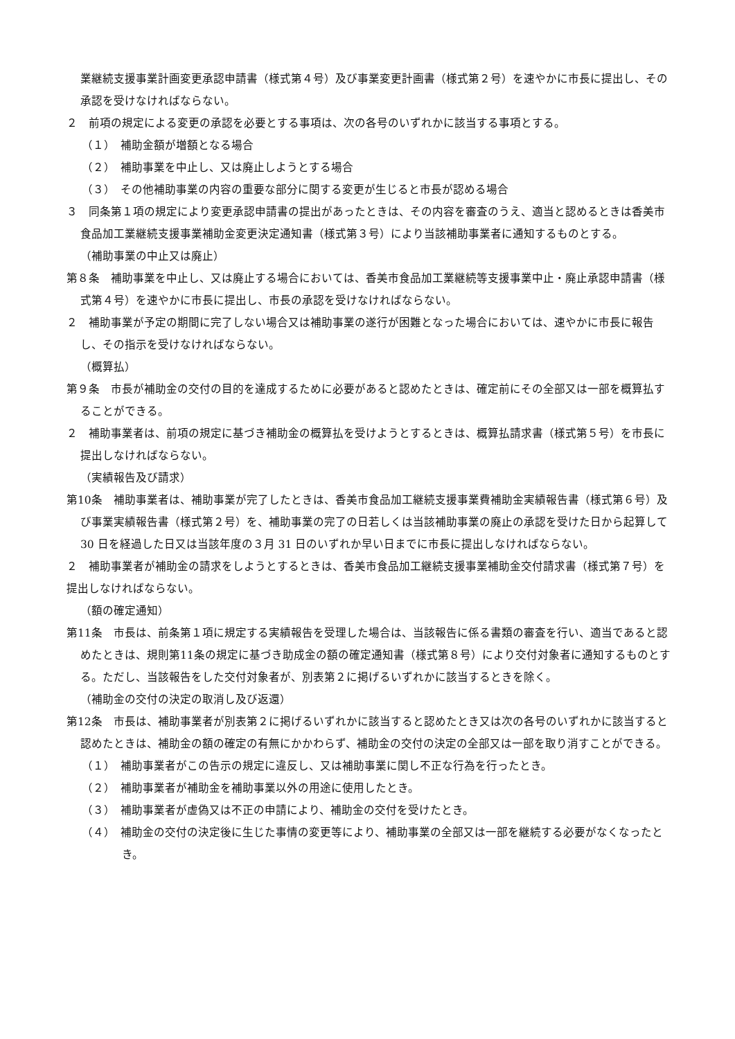業継続支援事業計画変更承認申請書（様式第４号）及び事業変更計画書（様式第２号）を速やかに市長に提出し、その承認を受けなければならない。
２　前項の規定による変更の承認を必要とする事項は、次の各号のいずれかに該当する事項とする。
（１）　補助金額が増額となる場合
（２）　補助事業を中止し、又は廃止しようとする場合
（３）　その他補助事業の内容の重要な部分に関する変更が生じると市長が認める場合
３　同条第１項の規定により変更承認申請書の提出があったときは、その内容を審査のうえ、適当と認めるときは香美市食品加工業継続支援事業補助金変更決定通知書（様式第３号）により当該補助事業者に通知するものとする。
（補助事業の中止又は廃止）
第８条　補助事業を中止し、又は廃止する場合においては、香美市食品加工業継続等支援事業中止・廃止承認申請書（様式第４号）を速やかに市長に提出し、市長の承認を受けなければならない。
２　補助事業が予定の期間に完了しない場合又は補助事業の遂行が困難となった場合においては、速やかに市長に報告し、その指示を受けなければならない。
（概算払）
第９条　市長が補助金の交付の目的を達成するために必要があると認めたときは、確定前にその全部又は一部を概算払することができる。
２　補助事業者は、前項の規定に基づき補助金の概算払を受けようとするときは、概算払請求書（様式第５号）を市長に提出しなければならない。
（実績報告及び請求）
第10条　補助事業者は、補助事業が完了したときは、香美市食品加工継続支援事業費補助金実績報告書（様式第６号）及び事業実績報告書（様式第２号）を、補助事業の完了の日若しくは当該補助事業の廃止の承認を受けた日から起算して 30 日を経過した日又は当該年度の３月 31 日のいずれか早い日までに市長に提出しなければならない。
２　補助事業者が補助金の請求をしようとするときは、香美市食品加工継続支援事業補助金交付請求書（様式第７号）を提出しなければならない。
（額の確定通知）
第11条　市長は、前条第１項に規定する実績報告を受理した場合は、当該報告に係る書類の審査を行い、適当であると認めたときは、規則第11条の規定に基づき助成金の額の確定通知書（様式第８号）により交付対象者に通知するものとする。ただし、当該報告をした交付対象者が、別表第２に掲げるいずれかに該当するときを除く。
（補助金の交付の決定の取消し及び返還）
第12条　市長は、補助事業者が別表第２に掲げるいずれかに該当すると認めたとき又は次の各号のいずれかに該当すると認めたときは、補助金の額の確定の有無にかかわらず、補助金の交付の決定の全部又は一部を取り消すことができる。
（１）　補助事業者がこの告示の規定に違反し、又は補助事業に関し不正な行為を行ったとき。
（２）　補助事業者が補助金を補助事業以外の用途に使用したとき。
（３）　補助事業者が虚偽又は不正の申請により、補助金の交付を受けたとき。
（４）　補助金の交付の決定後に生じた事情の変更等により、補助事業の全部又は一部を継続する必要がなくなったとき。